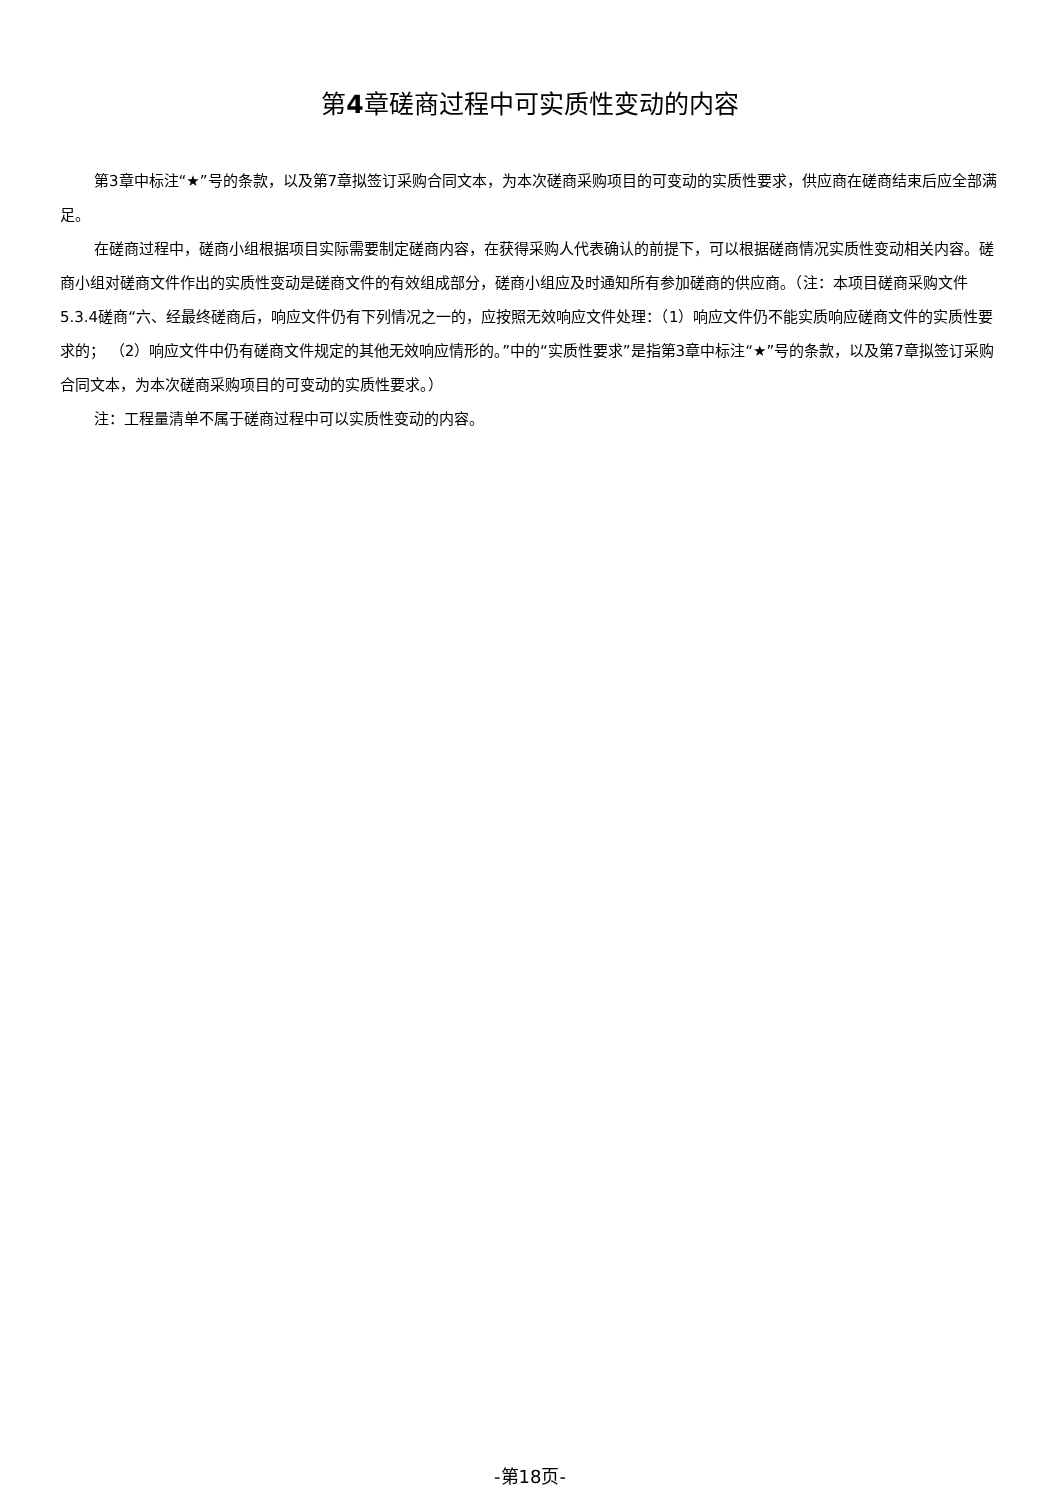第4章磋商过程中可实质性变动的内容
第3章中标注“★”号的条款，以及第7章拟签订采购合同文本，为本次磋商采购项目的可变动的实质性要求，供应商在磋商结束后应全部满足。
在磋商过程中，磋商小组根据项目实际需要制定磋商内容，在获得采购人代表确认的前提下，可以根据磋商情况实质性变动相关内容。磋商小组对磋商文件作出的实质性变动是磋商文件的有效组成部分，磋商小组应及时通知所有参加磋商的供应商。（注：本项目磋商采购文件5.3.4磋商“六、经最终磋商后，响应文件仍有下列情况之一的，应按照无效响应文件处理：（1）响应文件仍不能实质响应磋商文件的实质性要求的； （2）响应文件中仍有磋商文件规定的其他无效响应情形的。”中的“实质性要求”是指第3章中标注“★”号的条款，以及第7章拟签订采购合同文本，为本次磋商采购项目的可变动的实质性要求。）
注：工程量清单不属于磋商过程中可以实质性变动的内容。
-第18页-